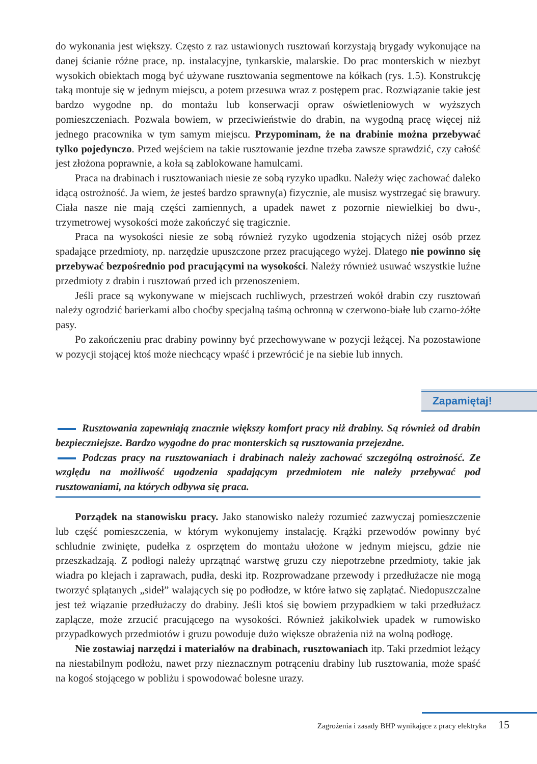do wykonania jest większy. Często z raz ustawionych rusztowań korzystają brygady wykonujące na danej ścianie różne prace, np. instalacyjne, tynkarskie, malarskie. Do prac monterskich w niezbyt wysokich obiektach mogą być używane rusztowania segmentowe na kółkach (rys. 1.5). Konstrukcję taką montuje się w jednym miejscu, a potem przesuwa wraz z postępem prac. Rozwiązanie takie jest bardzo wygodne np. do montażu lub konserwacji opraw oświetleniowych w wyższych pomieszczeniach. Pozwala bowiem, w przeciwieństwie do drabin, na wygodną pracę więcej niż jednego pracownika w tym samym miejscu. Przypominam, że na drabinie można przebywać tylko pojedynczo. Przed wejściem na takie rusztowanie jezdne trzeba zawsze sprawdzić, czy całość jest złożona poprawnie, a koła są zablokowane hamulcami.
Praca na drabinach i rusztowaniach niesie ze sobą ryzyko upadku. Należy więc zachować daleko idącą ostrożność. Ja wiem, że jesteś bardzo sprawny(a) fizycznie, ale musisz wystrzegać się brawury. Ciała nasze nie mają części zamiennych, a upadek nawet z pozornie niewielkiej bo dwu-, trzymetrowej wysokości może zakończyć się tragicznie.
Praca na wysokości niesie ze sobą również ryzyko ugodzenia stojących niżej osób przez spadające przedmioty, np. narzędzie upuszczone przez pracującego wyżej. Dlatego nie powinno się przebywać bezpośrednio pod pracującymi na wysokości. Należy również usuwać wszystkie luźne przedmioty z drabin i rusztowań przed ich przenoszeniem.
Jeśli prace są wykonywane w miejscach ruchliwych, przestrzeń wokół drabin czy rusztowań należy ogrodzić barierkami albo choćby specjalną taśmą ochronną w czerwono-białe lub czarno-żółte pasy.
Po zakończeniu prac drabiny powinny być przechowywane w pozycji leżącej. Na pozostawione w pozycji stojącej ktoś może niechcący wpaść i przewrócić je na siebie lub innych.
Zapamiętaj!
Rusztowania zapewniają znacznie większy komfort pracy niż drabiny. Są również od drabin bezpieczniejsze. Bardzo wygodne do prac monterskich są rusztowania przejezdne.
Podczas pracy na rusztowaniach i drabinach należy zachować szczególną ostrożność. Ze względu na możliwość ugodzenia spadającym przedmiotem nie należy przebywać pod rusztowaniami, na których odbywa się praca.
Porządek na stanowisku pracy. Jako stanowisko należy rozumieć zazwyczaj pomieszczenie lub część pomieszczenia, w którym wykonujemy instalację. Krążki przewodów powinny być schludnie zwinięte, pudełka z osprzętem do montażu ułożone w jednym miejscu, gdzie nie przeszkadzają. Z podłogi należy uprzątnąć warstwę gruzu czy niepotrzebne przedmioty, takie jak wiadra po klejach i zaprawach, pudła, deski itp. Rozprowadzane przewody i przedłużacze nie mogą tworzyć splątanych „sideł” walających się po podłodze, w które łatwo się zaplątać. Niedopuszczalne jest też wiązanie przedłużaczy do drabiny. Jeśli ktoś się bowiem przypadkiem w taki przedłużacz zaplącze, może zrzucić pracującego na wysokości. Również jakikolwiek upadek w rumowisko przypadkowych przedmiotów i gruzu powoduje dużo większe obrażenia niż na wolną podłogę.
Nie zostawiaj narzędzi i materiałów na drabinach, rusztowaniach itp. Taki przedmiot leżący na niestabilnym podłożu, nawet przy nieznacznym potrąceniu drabiny lub rusztowania, może spaść na kogoś stojącego w pobliżu i spowodować bolesne urazy.
Zagrożenia i zasady BHP wynikające z pracy elektryka 15